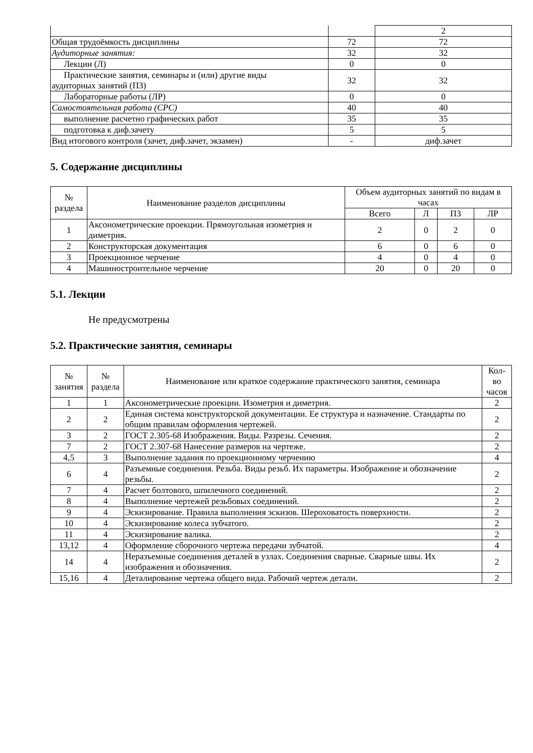| | | 2 |
| Общая трудоёмкость дисциплины | 72 | 72 |
| Аудиторные занятия: | 32 | 32 |
| Лекции (Л) | 0 | 0 |
| Практические занятия, семинары и (или) другие виды аудиторных занятий (ПЗ) | 32 | 32 |
| Лабораторные работы (ЛР) | 0 | 0 |
| Самостоятельная работа (СРС) | 40 | 40 |
| выполнение расчетно графических работ | 35 | 35 |
| подготовка к диф.зачету | 5 | 5 |
| Вид итогового контроля (зачет, диф.зачет, экзамен) | - | диф.зачет |
5. Содержание дисциплины
| № раздела | Наименование разделов дисциплины | Объем аудиторных занятий по видам в часах | | | |
| --- | --- | --- | --- | --- | --- |
| | | Всего | Л | ПЗ | ЛР |
| 1 | Аксонометрические проекции. Прямоугольная изометрия и диметрия. | 2 | 0 | 2 | 0 |
| 2 | Конструкторская документация | 6 | 0 | 6 | 0 |
| 3 | Проекционное черчение | 4 | 0 | 4 | 0 |
| 4 | Машиностроительное черчение | 20 | 0 | 20 | 0 |
5.1. Лекции
Не предусмотрены
5.2. Практические занятия, семинары
| № занятия | № раздела | Наименование или краткое содержание практического занятия, семинара | Кол- во часов |
| --- | --- | --- | --- |
| 1 | 1 | Аксонометрические проекции. Изометрия и диметрия. | 2 |
| 2 | 2 | Единая система конструкторской документации. Ее структура и назначение. Стандарты по общим правилам оформления чертежей. | 2 |
| 3 | 2 | ГОСТ 2.305-68 Изображения. Виды. Разрезы. Сечения. | 2 |
| 7 | 2 | ГОСТ 2.307-68 Нанесение размеров на чертеже. | 2 |
| 4,5 | 3 | Выполнение задания по проекционному черчению | 4 |
| 6 | 4 | Разъемные соединения. Резьба. Виды резьб. Их параметры. Изображение и обозначение резьбы. | 2 |
| 7 | 4 | Расчет болтового, шпилечного соединений. | 2 |
| 8 | 4 | Выполнение чертежей резьбовых соединений. | 2 |
| 9 | 4 | Эскизирование. Правила выполнения эскизов. Шероховатость поверхности. | 2 |
| 10 | 4 | Эскизирование колеса зубчатого. | 2 |
| 11 | 4 | Эскизирование валика. | 2 |
| 13,12 | 4 | Оформление сборочного чертежа передачи зубчатой. | 4 |
| 14 | 4 | Неразъемные соединения деталей в узлах. Соединения сварные. Сварные швы. Их изображения и обозначения. | 2 |
| 15,16 | 4 | Деталирование чертежа общего вида. Рабочий чертеж детали. | 2 |